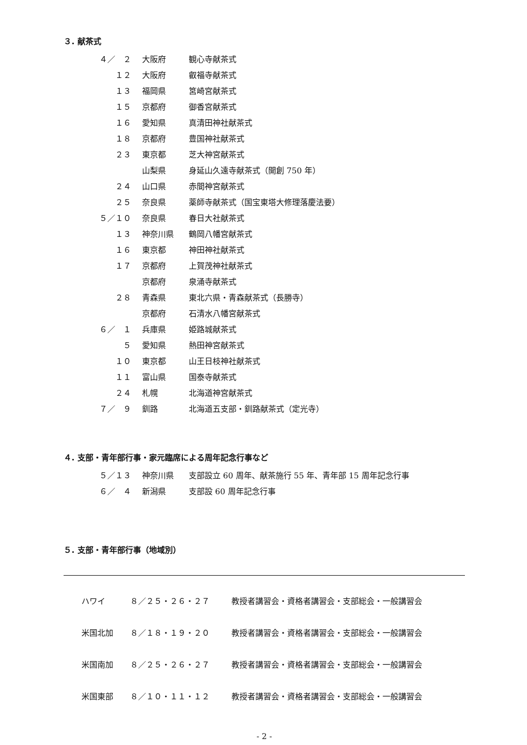３. 献茶式
| ４／ ２ | 大阪府 | 観心寺献茶式 |
| １２ | 大阪府 | 叡福寺献茶式 |
| １３ | 福岡県 | 筥崎宮献茶式 |
| １５ | 京都府 | 御香宮献茶式 |
| １６ | 愛知県 | 真清田神社献茶式 |
| １８ | 京都府 | 豊国神社献茶式 |
| ２３ | 東京都 | 芝大神宮献茶式 |
| | 山梨県 | 身延山久遠寺献茶式（開創 750 年） |
| ２４ | 山口県 | 赤間神宮献茶式 |
| ２５ | 奈良県 | 薬師寺献茶式（国宝東塔大修理落慶法要） |
| ５／１０ | 奈良県 | 春日大社献茶式 |
| １３ | 神奈川県 | 鶴岡八幡宮献茶式 |
| １６ | 東京都 | 神田神社献茶式 |
| １７ | 京都府 | 上賀茂神社献茶式 |
| | 京都府 | 泉涌寺献茶式 |
| ２８ | 青森県 | 東北六県・青森献茶式（長勝寺） |
| | 京都府 | 石清水八幡宮献茶式 |
| ６／ １ | 兵庫県 | 姫路城献茶式 |
| ５ | 愛知県 | 熱田神宮献茶式 |
| １０ | 東京都 | 山王日枝神社献茶式 |
| １１ | 富山県 | 国泰寺献茶式 |
| ２４ | 札幌 | 北海道神宮献茶式 |
| ７／ ９ | 釧路 | 北海道五支部・釧路献茶式（定光寺） |
４. 支部・青年部行事・家元臨席による周年記念行事など
| ５／１３ | 神奈川県 | 支部設立 60 周年、献茶施行 55 年、青年部 15 周年記念行事 |
| ６／ ４ | 新潟県 | 支部設 60 周年記念行事 |
５. 支部・青年部行事（地域別）
| ハワイ | ８／２５・２６・２７ | 教授者講習会・資格者講習会・支部総会・一般講習会 |
| 米国北加 | ８／１８・１９・２０ | 教授者講習会・資格者講習会・支部総会・一般講習会 |
| 米国南加 | ８／２５・２６・２７ | 教授者講習会・資格者講習会・支部総会・一般講習会 |
| 米国東部 | ８／１０・１１・１２ | 教授者講習会・資格者講習会・支部総会・一般講習会 |
- 2 -